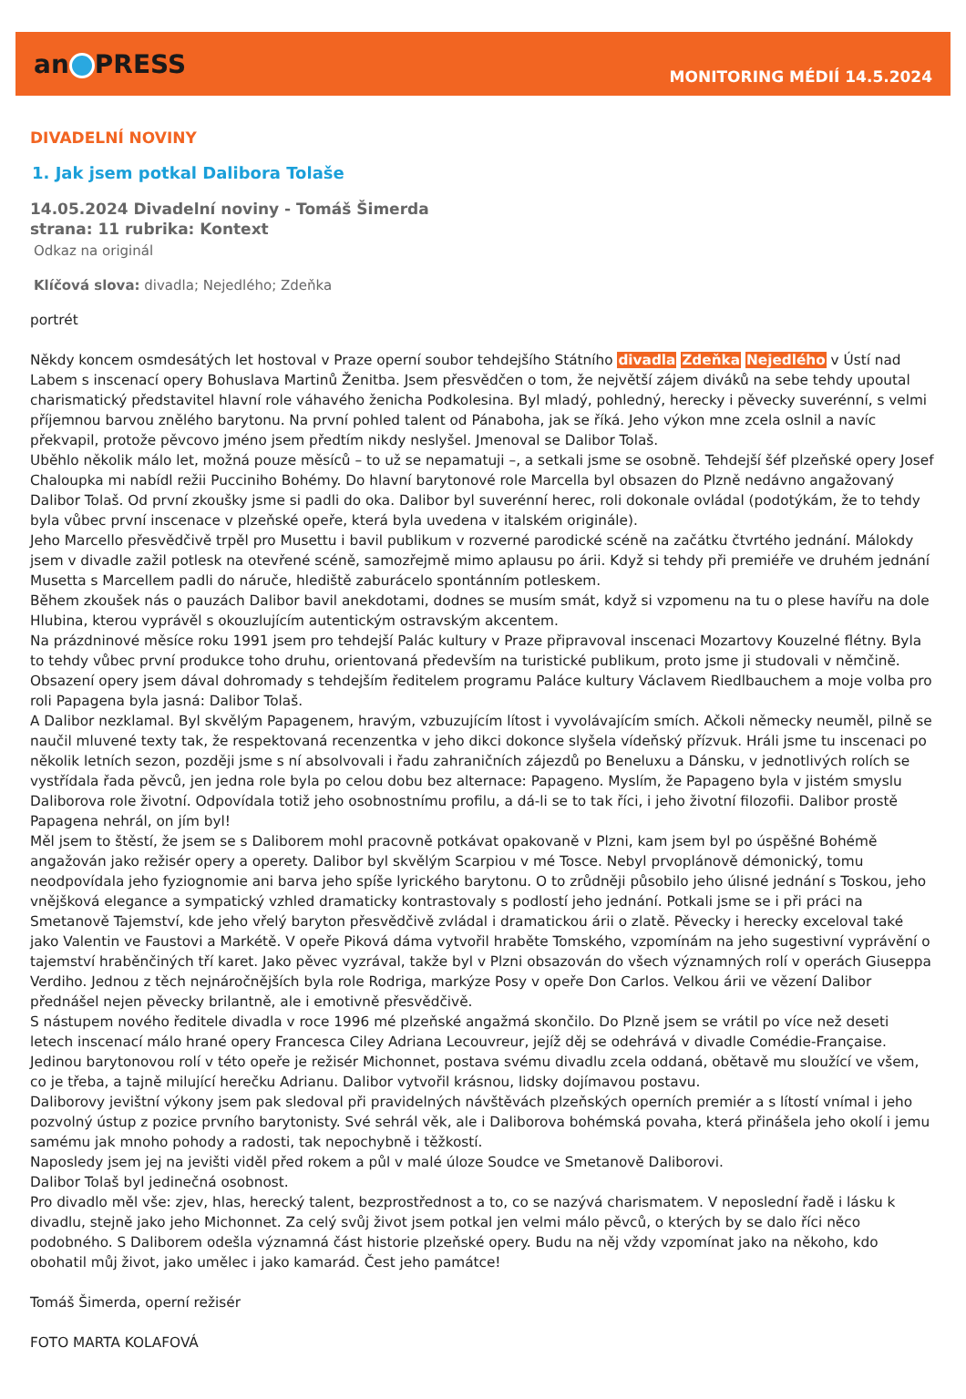an PRESS
MONITORING MÉDIÍ 14.5.2024
DIVADELNÍ NOVINY
1. Jak jsem potkal Dalibora Tolaše
14.05.2024 Divadelní noviny - Tomáš Šimerda
strana: 11 rubrika: Kontext
Odkaz na originál
Klíčová slova: divadla; Nejedlého; Zdeňka
portrét
Někdy koncem osmdesátých let hostoval v Praze operní soubor tehdejšího Státního divadla Zdeňka Nejedlého v Ústí nad Labem s inscenací opery Bohuslava Martinů Ženitba. Jsem přesvědčen o tom, že největší zájem diváků na sebe tehdy upoutal charismatický představitel hlavní role váhavého ženicha Podkolesina. Byl mladý, pohledný, herecky i pěvecky suverénní, s velmi příjemnou barvou znělého barytonu. Na první pohled talent od Pánaboha, jak se říká. Jeho výkon mne zcela oslnil a navíc překvapil, protože pěvcovo jméno jsem předtím nikdy neslyšel. Jmenoval se Dalibor Tolaš.
Uběhlo několik málo let, možná pouze měsíců – to už se nepamatuji –, a setkali jsme se osobně. Tehdejší šéf plzeňské opery Josef Chaloupka mi nabídl režii Pucciniho Bohémy. Do hlavní barytonové role Marcella byl obsazen do Plzně nedávno angažovaný Dalibor Tolaš. Od první zkoušky jsme si padli do oka. Dalibor byl suverénní herec, roli dokonale ovládal (podotýkám, že to tehdy byla vůbec první inscenace v plzeňské opeře, která byla uvedena v italském originále).
Jeho Marcello přesvědčivě trpěl pro Musettu i bavil publikum v rozverné parodické scéně na začátku čtvrtého jednání. Málokdy jsem v divadle zažil potlesk na otevřené scéně, samozřejmě mimo aplausu po árii. Když si tehdy při premiéře ve druhém jednání Musetta s Marcellem padli do náruče, hlediště zaburácelo spontánním potleskem.
Během zkoušek nás o pauzách Dalibor bavil anekdotami, dodnes se musím smát, když si vzpomenu na tu o plese havířu na dole Hlubina, kterou vyprávěl s okouzlujícím autentickým ostravským akcentem.
Na prázdninové měsíce roku 1991 jsem pro tehdejší Palác kultury v Praze připravoval inscenaci Mozartovy Kouzelné flétny. Byla to tehdy vůbec první produkce toho druhu, orientovaná především na turistické publikum, proto jsme ji studovali v němčině. Obsazení opery jsem dával dohromady s tehdejším ředitelem programu Paláce kultury Václavem Riedlbauchem a moje volba pro roli Papagena byla jasná: Dalibor Tolaš.
A Dalibor nezklamal. Byl skvělým Papagenem, hravým, vzbuzujícím lítost i vyvolávajícím smích. Ačkoli německy neuměl, pilně se naučil mluvené texty tak, že respektovaná recenzentka v jeho dikci dokonce slyšela vídeňský přízvuk. Hráli jsme tu inscenaci po několik letních sezon, později jsme s ní absolvovali i řadu zahraničních zájezdů po Beneluxu a Dánsku, v jednotlivých rolích se vystřídala řada pěvců, jen jedna role byla po celou dobu bez alternace: Papageno. Myslím, že Papageno byla v jistém smyslu Daliborova role životní. Odpovídala totiž jeho osobnostnímu profilu, a dá-li se to tak říci, i jeho životní filozofii. Dalibor prostě Papagena nehrál, on jím byl!
Měl jsem to štěstí, že jsem se s Daliborem mohl pracovně potkávat opakovaně v Plzni, kam jsem byl po úspěšné Bohémě angažován jako režisér opery a operety. Dalibor byl skvělým Scarpiou v mé Tosce. Nebyl prvoplánově démonický, tomu neodpovídala jeho fyziognomie ani barva jeho spíše lyrického barytonu. O to zrůdněji působilo jeho úlisné jednání s Toskou, jeho vnějšková elegance a sympatický vzhled dramaticky kontrastovaly s podlostí jeho jednání. Potkali jsme se i při práci na Smetanově Tajemství, kde jeho vřelý baryton přesvědčivě zvládal i dramatickou árii o zlatě. Pěvecky i herecky exceloval také jako Valentin ve Faustovi a Markétě. V opeře Piková dáma vytvořil hraběte Tomského, vzpomínám na jeho sugestivní vyprávění o tajemství hraběnčiných tří karet. Jako pěvec vyzrával, takže byl v Plzni obsazován do všech významných rolí v operách Giuseppa Verdiho. Jednou z těch nejnáročnějších byla role Rodriga, markýze Posy v opeře Don Carlos. Velkou árii ve vězení Dalibor přednášel nejen pěvecky brilantně, ale i emotivně přesvědčivě.
S nástupem nového ředitele divadla v roce 1996 mé plzeňské angažmá skončilo. Do Plzně jsem se vrátil po více než deseti letech inscenací málo hrané opery Francesca Ciley Adriana Lecouvreur, jejíž děj se odehrává v divadle Comédie-Française. Jedinou barytonovou rolí v této opeře je režisér Michonnet, postava svému divadlu zcela oddaná, obětavě mu sloužící ve všem, co je třeba, a tajně milující herečku Adrianu. Dalibor vytvořil krásnou, lidsky dojímavou postavu.
Daliborovy jevištní výkony jsem pak sledoval při pravidelných návštěvách plzeňských operních premiér a s lítostí vnímal i jeho pozvolný ústup z pozice prvního barytonisty. Své sehrál věk, ale i Daliborova bohémská povaha, která přinášela jeho okolí i jemu samému jak mnoho pohody a radosti, tak nepochybně i těžkostí.
Naposledy jsem jej na jevišti viděl před rokem a půl v malé úloze Soudce ve Smetanově Daliborovi.
Dalibor Tolaš byl jedinečná osobnost.
Pro divadlo měl vše: zjev, hlas, herecký talent, bezprostřednost a to, co se nazývá charismatem. V neposlední řadě i lásku k divadlu, stejně jako jeho Michonnet. Za celý svůj život jsem potkal jen velmi málo pěvců, o kterých by se dalo říci něco podobného. S Daliborem odešla významná část historie plzeňské opery. Budu na něj vždy vzpomínat jako na někoho, kdo obohatil můj život, jako umělec i jako kamarád. Čest jeho památce!
Tomáš Šimerda, operní režisér
FOTO MARTA KOLAFOVÁ